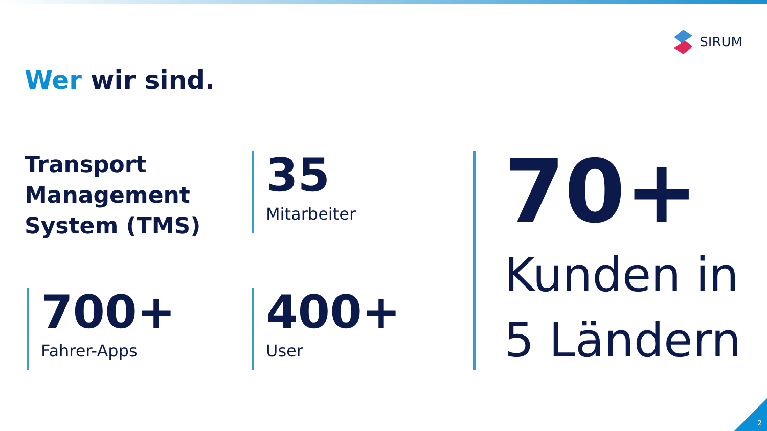SIRUM
Wer wir sind.
Transport
Management
System (TMS)
35
Mitarbeiter
700+
Fahrer-Apps
400+
User
70+
Kunden in
5 Ländern
2